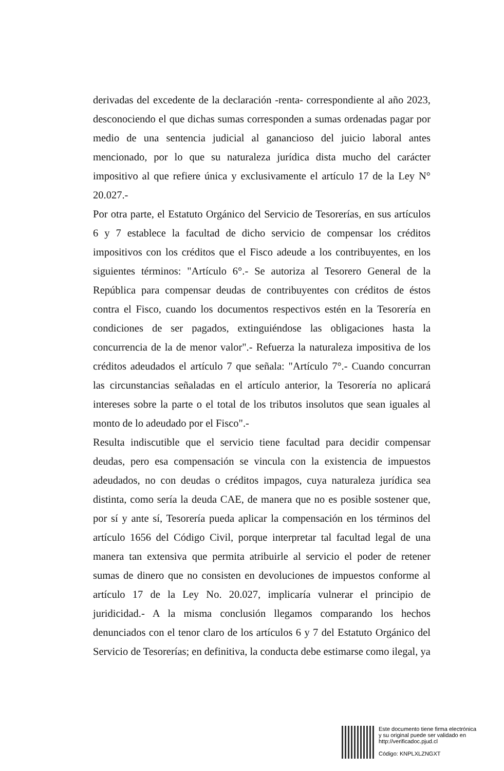derivadas del excedente de la declaración -renta- correspondiente al año 2023, desconociendo el que dichas sumas corresponden a sumas ordenadas pagar por medio de una sentencia judicial al ganancioso del juicio laboral antes mencionado, por lo que su naturaleza jurídica dista mucho del carácter impositivo al que refiere única y exclusivamente el artículo 17 de la Ley N° 20.027.-
Por otra parte, el Estatuto Orgánico del Servicio de Tesorerías, en sus artículos 6 y 7 establece la facultad de dicho servicio de compensar los créditos impositivos con los créditos que el Fisco adeude a los contribuyentes, en los siguientes términos: "Artículo 6°.- Se autoriza al Tesorero General de la República para compensar deudas de contribuyentes con créditos de éstos contra el Fisco, cuando los documentos respectivos estén en la Tesorería en condiciones de ser pagados, extinguiéndose las obligaciones hasta la concurrencia de la de menor valor".- Refuerza la naturaleza impositiva de los créditos adeudados el artículo 7 que señala: "Artículo 7°.- Cuando concurran las circunstancias señaladas en el artículo anterior, la Tesorería no aplicará intereses sobre la parte o el total de los tributos insolutos que sean iguales al monto de lo adeudado por el Fisco".-
Resulta indiscutible que el servicio tiene facultad para decidir compensar deudas, pero esa compensación se vincula con la existencia de impuestos adeudados, no con deudas o créditos impagos, cuya naturaleza jurídica sea distinta, como sería la deuda CAE, de manera que no es posible sostener que, por sí y ante sí, Tesorería pueda aplicar la compensación en los términos del artículo 1656 del Código Civil, porque interpretar tal facultad legal de una manera tan extensiva que permita atribuirle al servicio el poder de retener sumas de dinero que no consisten en devoluciones de impuestos conforme al artículo 17 de la Ley No. 20.027, implicaría vulnerar el principio de juridicidad.- A la misma conclusión llegamos comparando los hechos denunciados con el tenor claro de los artículos 6 y 7 del Estatuto Orgánico del Servicio de Tesorerías; en definitiva, la conducta debe estimarse como ilegal, ya
Este documento tiene firma electrónica
y su original puede ser validado en
http://verificadoc.pjud.cl
Código: KNPLXLZNGXT